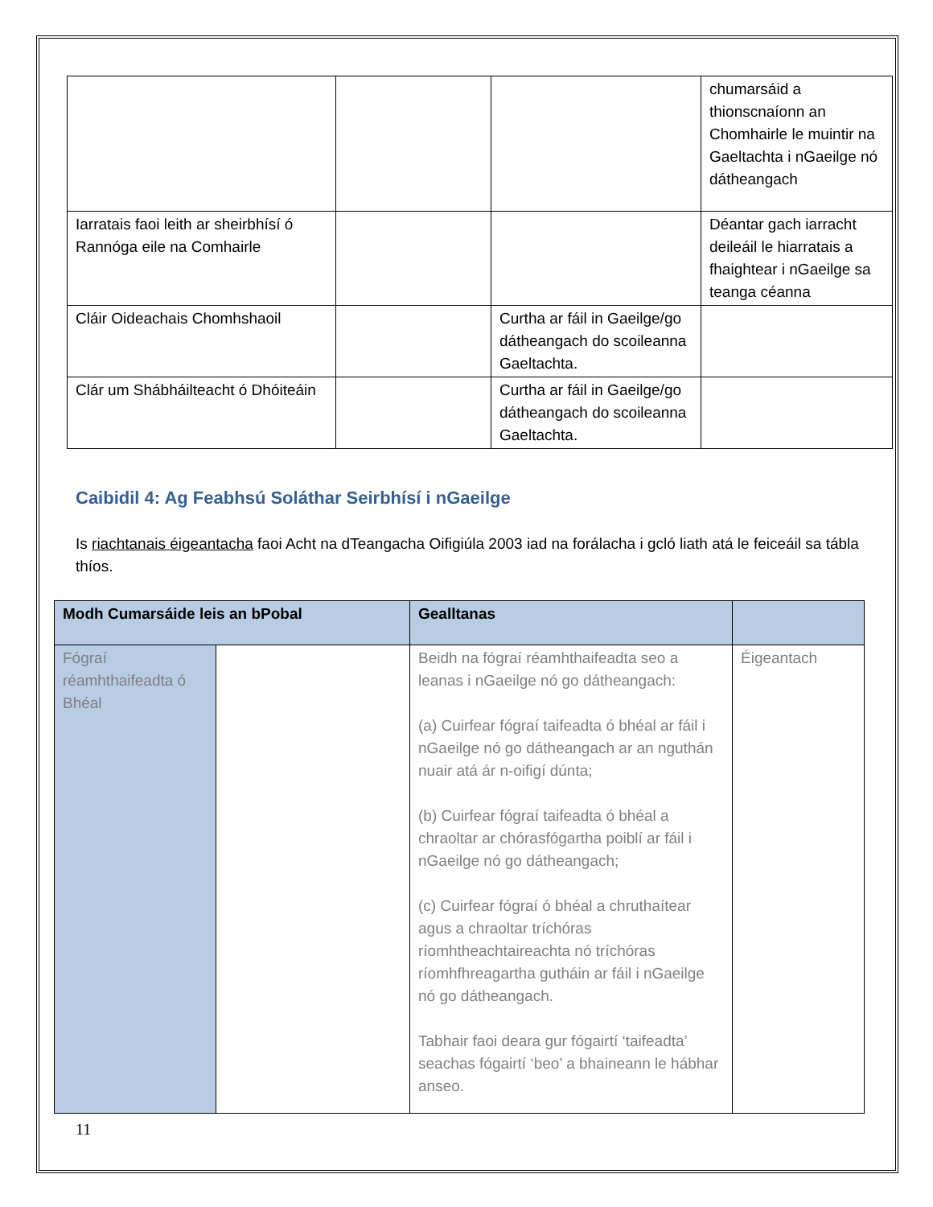| | | | chumarsáid a thionscnaíonn an Chomhairle le muintir na Gaeltachta i nGaeilge nó dátheangach |
| Iarratais faoi leith ar sheirbhísí ó Rannóga eile na Comhairle | | | Déantar gach iarracht deileáil le hiarratais a fhaightear i nGaeilge sa teanga céanna |
| Cláir Oideachais Chomhshaoil | | Curtha ar fáil in Gaeilge/go dátheangach do scoileanna Gaeltachta. | |
| Clár um Shábháilteacht ó Dhóiteáin | | Curtha ar fáil in Gaeilge/go dátheangach do scoileanna Gaeltachta. | |
Caibidil 4: Ag Feabhsú Soláthar Seirbhísí i nGaeilge
Is riachtanais éigeantacha faoi Acht na dTeangacha Oifigiúla 2003 iad na forálacha i gcló liath atá le feiceáil sa tábla thíos.
| Modh Cumarsáide leis an bPobal | | Gealltanas | |
| --- | --- | --- | --- |
| Fógraí réamhthaifeadta ó Bhéal | | Beidh na fógraí réamhthaifeadta seo a leanas i nGaeilge nó go dátheangach: (a) Cuirfear fógraí taifeadta ó bhéal ar fáil i nGaeilge nó go dátheangach ar an nguthán nuair atá ár n-oifigí dúnta; (b) Cuirfear fógraí taifeadta ó bhéal a chraoltar ar chórasfógartha poiblí ar fáil i nGaeilge nó go dátheangach; (c) Cuirfear fógraí ó bhéal a chruthaítear agus a chraoltar tríchóras ríomhtheachtaireachta nó tríchóras ríomhfhreagartha gutháin ar fáil i nGaeilge nó go dátheangach. Tabhair faoi deara gur fógairtí ‘taifeadta’ seachas fógairtí ‘beo’ a bhaineann le hábhar anseo. | Éigeantach |
11